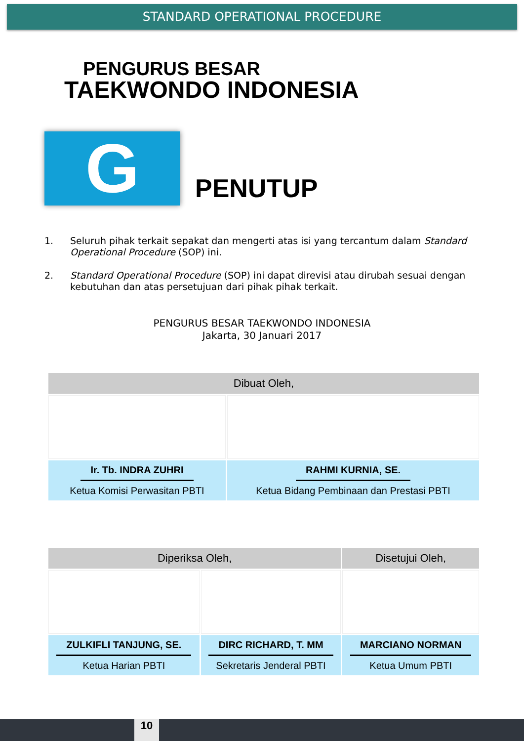STANDARD OPERATIONAL PROCEDURE
PENGURUS BESAR
TAEKWONDO INDONESIA
G
PENUTUP
1. Seluruh pihak terkait sepakat dan mengerti atas isi yang tercantum dalam Standard Operational Procedure (SOP) ini.
2. Standard Operational Procedure (SOP) ini dapat direvisi atau dirubah sesuai dengan kebutuhan dan atas persetujuan dari pihak pihak terkait.
PENGURUS BESAR TAEKWONDO INDONESIA
Jakarta, 30 Januari 2017
| Dibuat Oleh, | |
| --- | --- |
| Ir. Tb. INDRA ZUHRI Ketua Komisi Perwasitan PBTI | RAHMI KURNIA, SE. Ketua Bidang Pembinaan dan Prestasi PBTI |
| Diperiksa Oleh, | | Disetujui Oleh, |
| --- | --- | --- |
| ZULKIFLI TANJUNG, SE. Ketua Harian PBTI | DIRC RICHARD, T. MM Sekretaris Jenderal PBTI | MARCIANO NORMAN Ketua Umum PBTI |
10